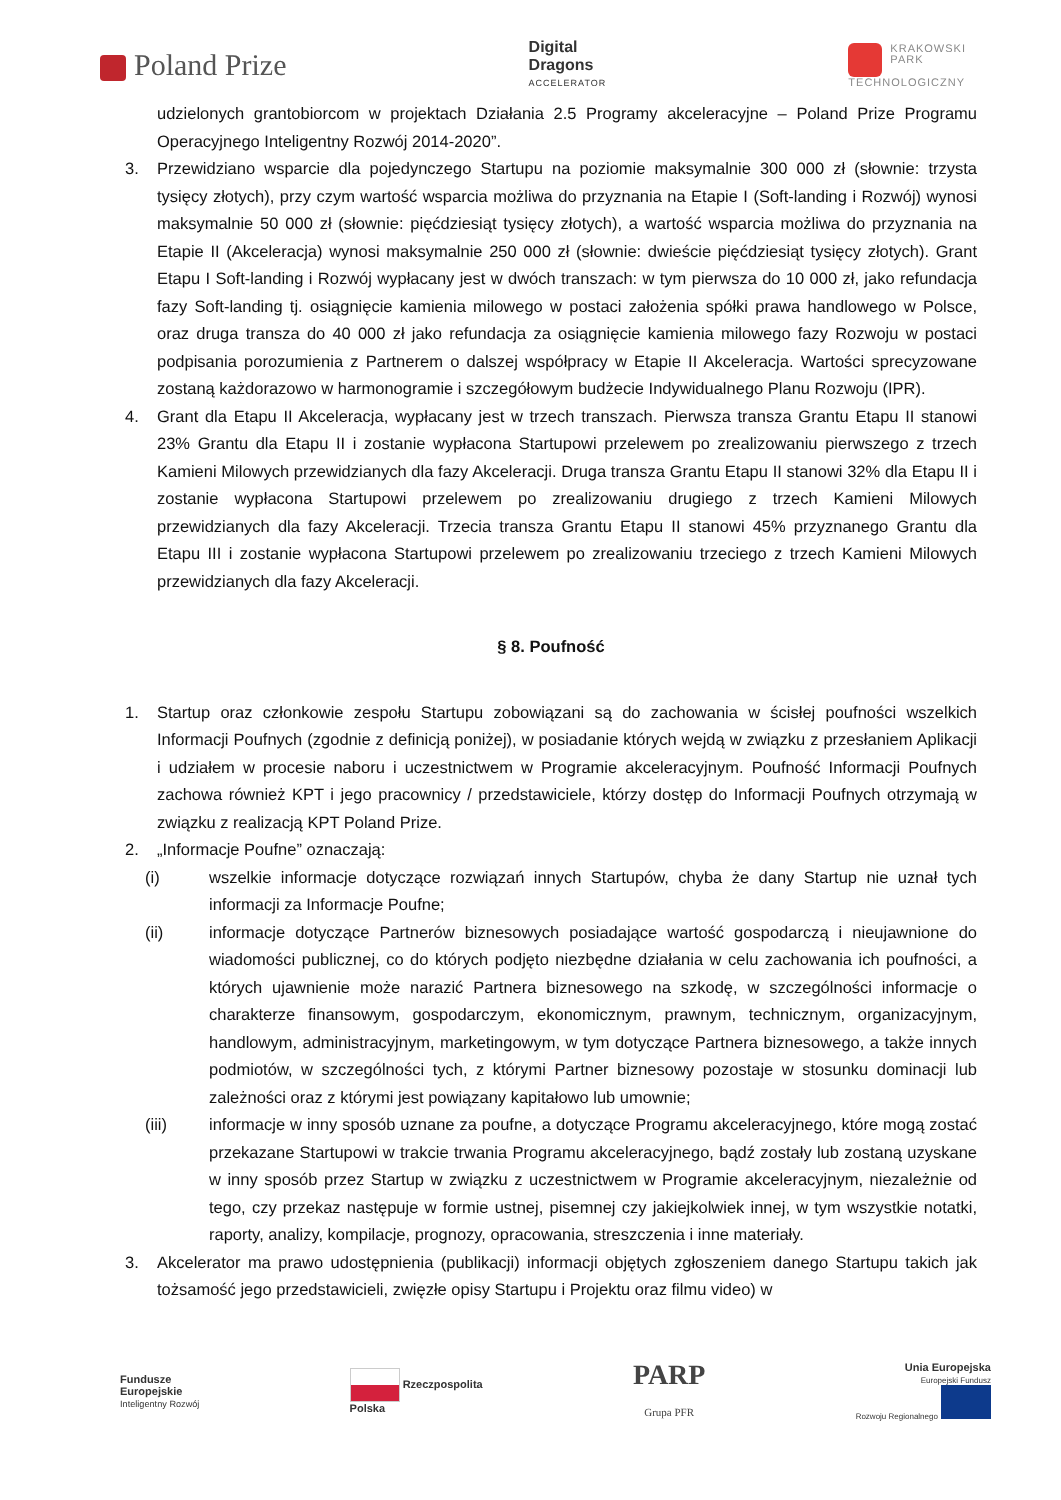Poland Prize
Digital
Dragons
ACCELERATOR
KRAKOWSKI
PARK
TECHNOLOGICZNY
udzielonych grantobiorcom w projektach Działania 2.5 Programy akceleracyjne – Poland Prize Programu Operacyjnego Inteligentny Rozwój 2014-2020”.
3. Przewidziano wsparcie dla pojedynczego Startupu na poziomie maksymalnie 300 000 zł (słownie: trzysta tysięcy złotych), przy czym wartość wsparcia możliwa do przyznania na Etapie I (Soft-landing i Rozwój) wynosi maksymalnie 50 000 zł (słownie: pięćdziesiąt tysięcy złotych), a wartość wsparcia możliwa do przyznania na Etapie II (Akceleracja) wynosi maksymalnie 250 000 zł (słownie: dwieście pięćdziesiąt tysięcy złotych). Grant Etapu I Soft-landing i Rozwój wypłacany jest w dwóch transzach: w tym pierwsza do 10 000 zł, jako refundacja fazy Soft-landing tj. osiągnięcie kamienia milowego w postaci założenia spółki prawa handlowego w Polsce, oraz druga transza do 40 000 zł jako refundacja za osiągnięcie kamienia milowego fazy Rozwoju w postaci podpisania porozumienia z Partnerem o dalszej współpracy w Etapie II Akceleracja. Wartości sprecyzowane zostaną każdorazowo w harmonogramie i szczegółowym budżecie Indywidualnego Planu Rozwoju (IPR).
4. Grant dla Etapu II Akceleracja, wypłacany jest w trzech transzach. Pierwsza transza Grantu Etapu II stanowi 23% Grantu dla Etapu II i zostanie wypłacona Startupowi przelewem po zrealizowaniu pierwszego z trzech Kamieni Milowych przewidzianych dla fazy Akceleracji. Druga transza Grantu Etapu II stanowi 32% dla Etapu II i zostanie wypłacona Startupowi przelewem po zrealizowaniu drugiego z trzech Kamieni Milowych przewidzianych dla fazy Akceleracji. Trzecia transza Grantu Etapu II stanowi 45% przyznanego Grantu dla Etapu III i zostanie wypłacona Startupowi przelewem po zrealizowaniu trzeciego z trzech Kamieni Milowych przewidzianych dla fazy Akceleracji.
§ 8. Poufność
1. Startup oraz członkowie zespołu Startupu zobowiązani są do zachowania w ścisłej poufności wszelkich Informacji Poufnych (zgodnie z definicją poniżej), w posiadanie których wejdą w związku z przesłaniem Aplikacji i udziałem w procesie naboru i uczestnictwem w Programie akceleracyjnym. Poufność Informacji Poufnych zachowa również KPT i jego pracownicy / przedstawiciele, którzy dostęp do Informacji Poufnych otrzymają w związku z realizacją KPT Poland Prize.
2. „Informacje Poufne” oznaczają:
(i) wszelkie informacje dotyczące rozwiązań innych Startupów, chyba że dany Startup nie uznał tych informacji za Informacje Poufne;
(ii) informacje dotyczące Partnerów biznesowych posiadające wartość gospodarczą i nieujawnione do wiadomości publicznej, co do których podjęto niezbędne działania w celu zachowania ich poufności, a których ujawnienie może narazić Partnera biznesowego na szkodę, w szczególności informacje o charakterze finansowym, gospodarczym, ekonomicznym, prawnym, technicznym, organizacyjnym, handlowym, administracyjnym, marketingowym, w tym dotyczące Partnera biznesowego, a także innych podmiotów, w szczególności tych, z którymi Partner biznesowy pozostaje w stosunku dominacji lub zależności oraz z którymi jest powiązany kapitałowo lub umownie;
(iii) informacje w inny sposób uznane za poufne, a dotyczące Programu akceleracyjnego, które mogą zostać przekazane Startupowi w trakcie trwania Programu akceleracyjnego, bądź zostały lub zostaną uzyskane w inny sposób przez Startup w związku z uczestnictwem w Programie akceleracyjnym, niezależnie od tego, czy przekaz następuje w formie ustnej, pisemnej czy jakiejkolwiek innej, w tym wszystkie notatki, raporty, analizy, kompilacje, prognozy, opracowania, streszczenia i inne materiały.
3. Akcelerator ma prawo udostępnienia (publikacji) informacji objętych zgłoszeniem danego Startupu takich jak tożsamość jego przedstawicieli, zwięzłe opisy Startupu i Projektu oraz filmu video) w
Fundusze
Europejskie
Inteligentny Rozwój
Rzeczpospolita
Polska
PARP
Grupa PFR
Unia Europejska
Europejski Fundusz
Rozwoju Regionalnego